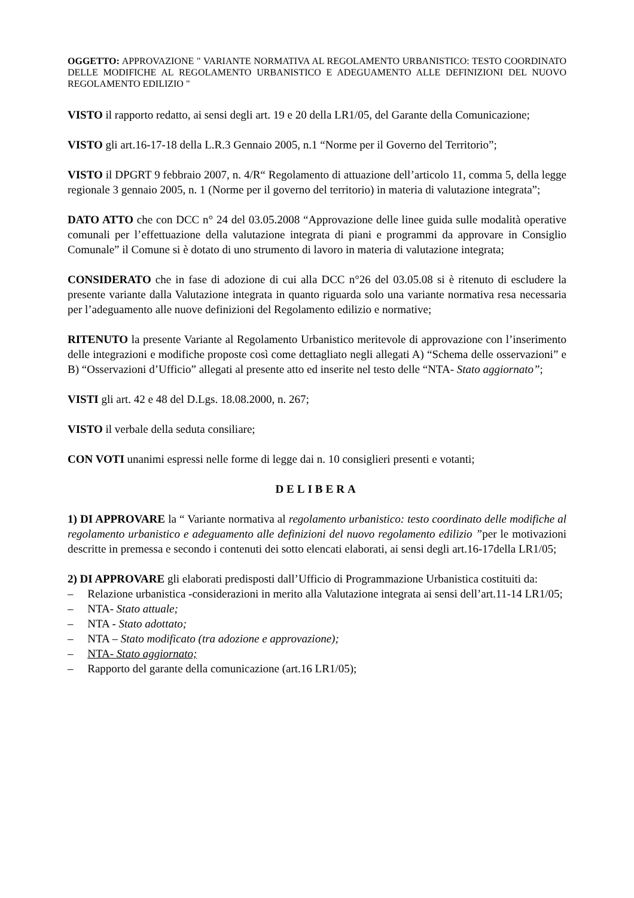OGGETTO: APPROVAZIONE " VARIANTE NORMATIVA AL REGOLAMENTO URBANISTICO: TESTO COORDINATO DELLE MODIFICHE AL REGOLAMENTO URBANISTICO E ADEGUAMENTO ALLE DEFINIZIONI DEL NUOVO REGOLAMENTO EDILIZIO "
VISTO il rapporto redatto, ai sensi degli art. 19 e 20 della LR1/05, del Garante della Comunicazione;
VISTO gli art.16-17-18 della L.R.3 Gennaio 2005, n.1 “Norme per il Governo del Territorio”;
VISTO il DPGRT 9 febbraio 2007, n. 4/R“ Regolamento di attuazione dell’articolo 11, comma 5, della legge regionale 3 gennaio 2005, n. 1 (Norme per il governo del territorio) in materia di valutazione integrata”;
DATO ATTO che con DCC n° 24 del 03.05.2008 “Approvazione delle linee guida sulle modalità operative comunali per l’effettuazione della valutazione integrata di piani e programmi da approvare in Consiglio Comunale” il Comune si è dotato di uno strumento di lavoro in materia di valutazione integrata;
CONSIDERATO che in fase di adozione di cui alla DCC n°26 del 03.05.08 si è ritenuto di escludere la presente variante dalla Valutazione integrata in quanto riguarda solo una variante normativa resa necessaria per l’adeguamento alle nuove definizioni del Regolamento edilizio e normative;
RITENUTO la presente Variante al Regolamento Urbanistico meritevole di approvazione con l’inserimento delle integrazioni e modifiche proposte così come dettagliato negli allegati A) “Schema delle osservazioni” e B) “Osservazioni d’Ufficio” allegati al presente atto ed inserite nel testo delle “NTA- Stato aggiornato”;
VISTI gli art. 42 e 48 del D.Lgs. 18.08.2000, n. 267;
VISTO il verbale della seduta consiliare;
CON VOTI unanimi espressi nelle forme di legge dai n. 10 consiglieri presenti e votanti;
DELIBERA
1) DI APPROVARE la “ Variante normativa al regolamento urbanistico: testo coordinato delle modifiche al regolamento urbanistico e adeguamento alle definizioni del nuovo regolamento edilizio ”per le motivazioni descritte in premessa e secondo i contenuti dei sotto elencati elaborati, ai sensi degli art.16-17della LR1/05;
2) DI APPROVARE gli elaborati predisposti dall’Ufficio di Programmazione Urbanistica costituiti da:
– Relazione urbanistica -considerazioni in merito alla Valutazione integrata ai sensi dell’art.11-14 LR1/05;
– NTA- Stato attuale;
– NTA - Stato adottato;
– NTA – Stato modificato (tra adozione e approvazione);
– NTA- Stato aggiornato;
– Rapporto del garante della comunicazione (art.16 LR1/05);